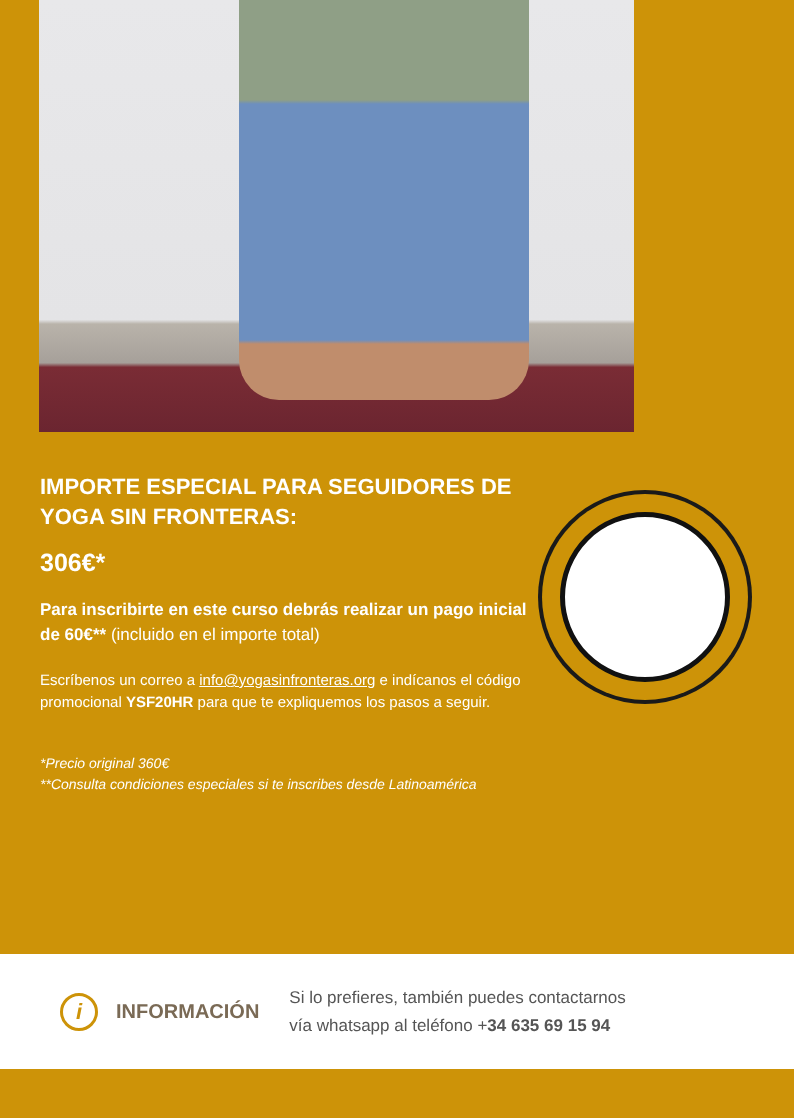IMPORTE ESPECIAL PARA SEGUIDORES DE YOGA SIN FRONTERAS:
306€*
Para inscribirte en este curso debrás realizar un pago inicial de 60€** (incluido en el importe total)
Escríbenos un correo a info@yogasinfronteras.org e indícanos el código promocional YSF20HR para que te expliquemos los pasos a seguir.
*Precio original 360€
**Consulta condiciones especiales si te inscribes desde Latinoamérica
i
INFORMACIÓN
Si lo prefieres, también puedes contactarnos
vía whatsapp al teléfono +34 635 69 15 94